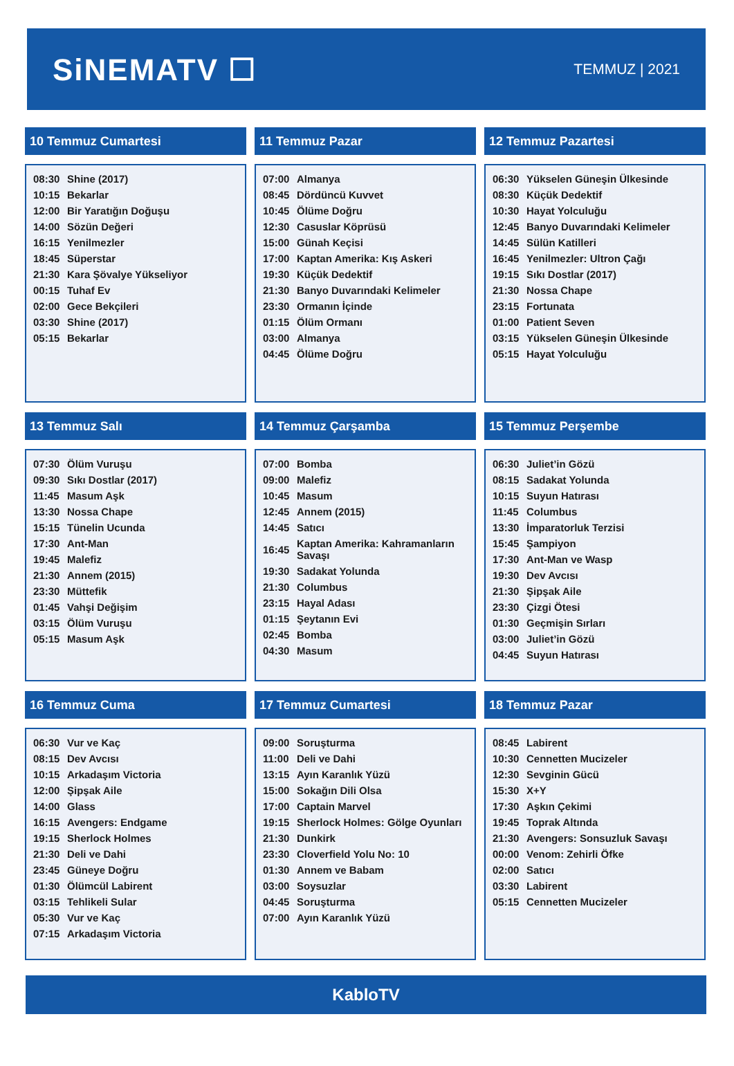SiNEMATV ☐
TEMMUZ | 2021
10 Temmuz Cumartesi
| 08:30 | Shine (2017) |
| 10:15 | Bekarlar |
| 12:00 | Bir Yaratığın Doğuşu |
| 14:00 | Sözün Değeri |
| 16:15 | Yenilmezler |
| 18:45 | Süperstar |
| 21:30 | Kara Şövalye Yükseliyor |
| 00:15 | Tuhaf Ev |
| 02:00 | Gece Bekçileri |
| 03:30 | Shine (2017) |
| 05:15 | Bekarlar |
11 Temmuz Pazar
| 07:00 | Almanya |
| 08:45 | Dördüncü Kuvvet |
| 10:45 | Ölüme Doğru |
| 12:30 | Casuslar Köprüsü |
| 15:00 | Günah Keçisi |
| 17:00 | Kaptan Amerika: Kış Askeri |
| 19:30 | Küçük Dedektif |
| 21:30 | Banyo Duvarındaki Kelimeler |
| 23:30 | Ormanın İçinde |
| 01:15 | Ölüm Ormanı |
| 03:00 | Almanya |
| 04:45 | Ölüme Doğru |
12 Temmuz Pazartesi
| 06:30 | Yükselen Güneşin Ülkesinde |
| 08:30 | Küçük Dedektif |
| 10:30 | Hayat Yolculuğu |
| 12:45 | Banyo Duvarındaki Kelimeler |
| 14:45 | Sülün Katilleri |
| 16:45 | Yenilmezler: Ultron Çağı |
| 19:15 | Sıkı Dostlar (2017) |
| 21:30 | Nossa Chape |
| 23:15 | Fortunata |
| 01:00 | Patient Seven |
| 03:15 | Yükselen Güneşin Ülkesinde |
| 05:15 | Hayat Yolculuğu |
13 Temmuz Salı
| 07:30 | Ölüm Vuruşu |
| 09:30 | Sıkı Dostlar (2017) |
| 11:45 | Masum Aşk |
| 13:30 | Nossa Chape |
| 15:15 | Tünelin Ucunda |
| 17:30 | Ant-Man |
| 19:45 | Malefiz |
| 21:30 | Annem (2015) |
| 23:30 | Müttefik |
| 01:45 | Vahşi Değişim |
| 03:15 | Ölüm Vuruşu |
| 05:15 | Masum Aşk |
14 Temmuz Çarşamba
| 07:00 | Bomba |
| 09:00 | Malefiz |
| 10:45 | Masum |
| 12:45 | Annem (2015) |
| 14:45 | Satıcı |
| 16:45 | Kaptan Amerika: Kahramanların Savaşı |
| 19:30 | Sadakat Yolunda |
| 21:30 | Columbus |
| 23:15 | Hayal Adası |
| 01:15 | Şeytanın Evi |
| 02:45 | Bomba |
| 04:30 | Masum |
15 Temmuz Perşembe
| 06:30 | Juliet’in Gözü |
| 08:15 | Sadakat Yolunda |
| 10:15 | Suyun Hatırası |
| 11:45 | Columbus |
| 13:30 | İmparatorluk Terzisi |
| 15:45 | Şampiyon |
| 17:30 | Ant-Man ve Wasp |
| 19:30 | Dev Avcısı |
| 21:30 | Şipşak Aile |
| 23:30 | Çizgi Ötesi |
| 01:30 | Geçmişin Sırları |
| 03:00 | Juliet’in Gözü |
| 04:45 | Suyun Hatırası |
16 Temmuz Cuma
| 06:30 | Vur ve Kaç |
| 08:15 | Dev Avcısı |
| 10:15 | Arkadaşım Victoria |
| 12:00 | Şipşak Aile |
| 14:00 | Glass |
| 16:15 | Avengers: Endgame |
| 19:15 | Sherlock Holmes |
| 21:30 | Deli ve Dahi |
| 23:45 | Güneye Doğru |
| 01:30 | Ölümcül Labirent |
| 03:15 | Tehlikeli Sular |
| 05:30 | Vur ve Kaç |
| 07:15 | Arkadaşım Victoria |
17 Temmuz Cumartesi
| 09:00 | Soruşturma |
| 11:00 | Deli ve Dahi |
| 13:15 | Ayın Karanlık Yüzü |
| 15:00 | Sokağın Dili Olsa |
| 17:00 | Captain Marvel |
| 19:15 | Sherlock Holmes: Gölge Oyunları |
| 21:30 | Dunkirk |
| 23:30 | Cloverfield Yolu No: 10 |
| 01:30 | Annem ve Babam |
| 03:00 | Soysuzlar |
| 04:45 | Soruşturma |
| 07:00 | Ayın Karanlık Yüzü |
18 Temmuz Pazar
| 08:45 | Labirent |
| 10:30 | Cennetten Mucizeler |
| 12:30 | Sevginin Gücü |
| 15:30 | X+Y |
| 17:30 | Aşkın Çekimi |
| 19:45 | Toprak Altında |
| 21:30 | Avengers: Sonsuzluk Savaşı |
| 00:00 | Venom: Zehirli Öfke |
| 02:00 | Satıcı |
| 03:30 | Labirent |
| 05:15 | Cennetten Mucizeler |
KabloTV